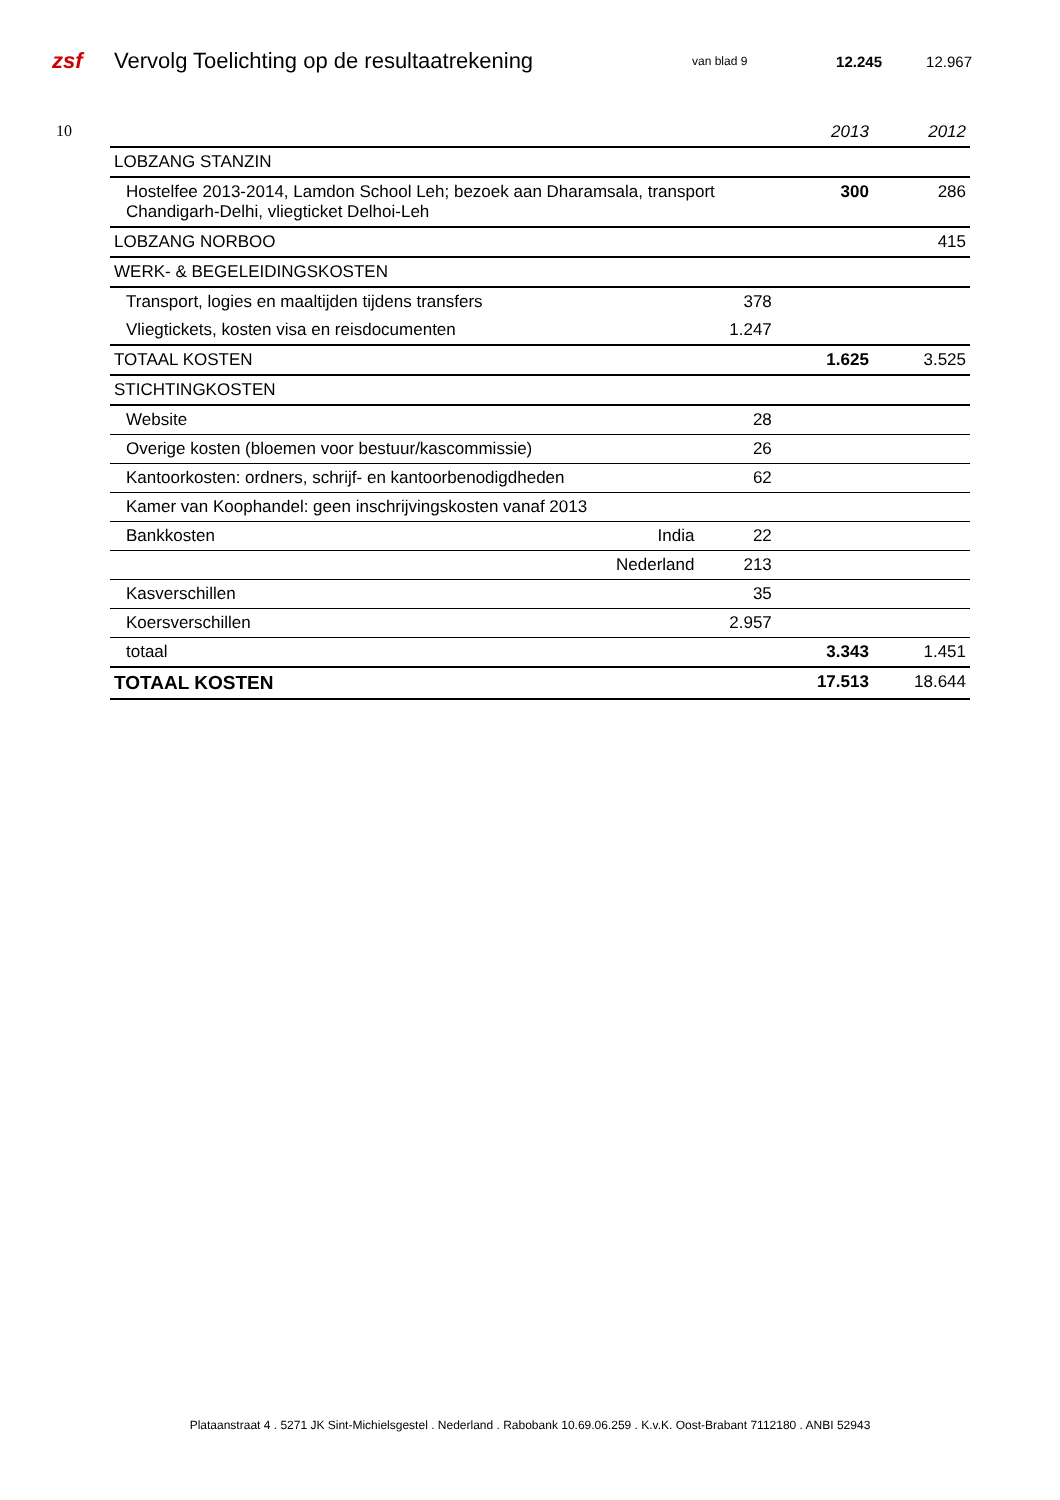zsf
Vervolg Toelichting op de resultaatrekening
van blad 9
12.245 12.967
10
| | | | 2013 | 2012 |
| --- | --- | --- | --- | --- |
| LOBZANG STANZIN | | | | |
| Hostelfee 2013-2014, Lamdon School Leh; bezoek aan Dharamsala, transport Chandigarh-Delhi, vliegticket Delhoi-Leh | | | 300 | 286 |
| LOBZANG NORBOO | | | | 415 |
| WERK- & BEGELEIDINGSKOSTEN | | | | |
| Transport, logies en maaltijden tijdens transfers | | 378 | | |
| Vliegtickets, kosten visa en reisdocumenten | | 1.247 | | |
| TOTAAL KOSTEN | | | 1.625 | 3.525 |
| STICHTINGKOSTEN | | | | |
| Website | | 28 | | |
| Overige kosten (bloemen voor bestuur/kascommissie) | | 26 | | |
| Kantoorkosten: ordners, schrijf- en kantoorbenodigdheden | | 62 | | |
| Kamer van Koophandel: geen inschrijvingskosten vanaf 2013 | | | | |
| Bankkosten | India | 22 | | |
| | Nederland | 213 | | |
| Kasverschillen | | 35 | | |
| Koersverschillen | | 2.957 | | |
| totaal | | | 3.343 | 1.451 |
| TOTAAL KOSTEN | | | 17.513 | 18.644 |
Plataanstraat 4 . 5271 JK Sint-Michielsgestel . Nederland . Rabobank 10.69.06.259 . K.v.K. Oost-Brabant 7112180 . ANBI 52943